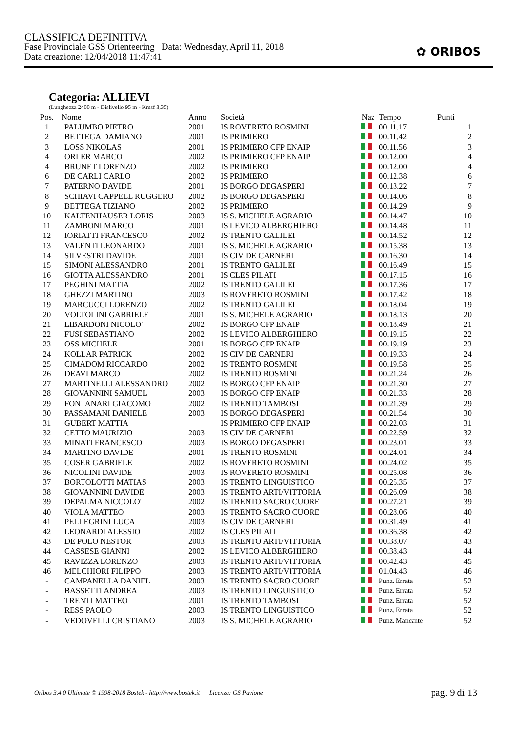CLASSIFICA DEFINITIVA
Fase Provinciale GSS Orienteering Data: Wednesday, April 11, 2018
Data creazione: 12/04/2018 11:47:41
✿ ORIBOS
Categoria: ALLIEVI
(Lunghezza 2400 m - Dislivello 95 m - Kmsf 3,35)
| Pos. | Nome | Anno | Società | Naz | Tempo | Punti |
| --- | --- | --- | --- | --- | --- | --- |
| 1 | PALUMBO PIETRO | 2001 | IS ROVERETO ROSMINI | | 00.11.17 | 1 |
| 2 | BETTEGA DAMIANO | 2001 | IS PRIMIERO | | 00.11.42 | 2 |
| 3 | LOSS NIKOLAS | 2001 | IS PRIMIERO CFP ENAIP | | 00.11.56 | 3 |
| 4 | ORLER MARCO | 2002 | IS PRIMIERO CFP ENAIP | | 00.12.00 | 4 |
| 4 | BRUNET LORENZO | 2002 | IS PRIMIERO | | 00.12.00 | 4 |
| 6 | DE CARLI CARLO | 2002 | IS PRIMIERO | | 00.12.38 | 6 |
| 7 | PATERNO DAVIDE | 2001 | IS BORGO DEGASPERI | | 00.13.22 | 7 |
| 8 | SCHIAVI CAPPELL RUGGERO | 2002 | IS BORGO DEGASPERI | | 00.14.06 | 8 |
| 9 | BETTEGA TIZIANO | 2002 | IS PRIMIERO | | 00.14.29 | 9 |
| 10 | KALTENHAUSER LORIS | 2003 | IS S. MICHELE AGRARIO | | 00.14.47 | 10 |
| 11 | ZAMBONI MARCO | 2001 | IS LEVICO ALBERGHIERO | | 00.14.48 | 11 |
| 12 | IORIATTI FRANCESCO | 2002 | IS TRENTO GALILEI | | 00.14.52 | 12 |
| 13 | VALENTI LEONARDO | 2001 | IS S. MICHELE AGRARIO | | 00.15.38 | 13 |
| 14 | SILVESTRI DAVIDE | 2001 | IS CIV DE CARNERI | | 00.16.30 | 14 |
| 15 | SIMONI ALESSANDRO | 2001 | IS TRENTO GALILEI | | 00.16.49 | 15 |
| 16 | GIOTTA ALESSANDRO | 2001 | IS CLES PILATI | | 00.17.15 | 16 |
| 17 | PEGHINI MATTIA | 2002 | IS TRENTO GALILEI | | 00.17.36 | 17 |
| 18 | GHEZZI MARTINO | 2003 | IS ROVERETO ROSMINI | | 00.17.42 | 18 |
| 19 | MARCUCCI LORENZO | 2002 | IS TRENTO GALILEI | | 00.18.04 | 19 |
| 20 | VOLTOLINI GABRIELE | 2001 | IS S. MICHELE AGRARIO | | 00.18.13 | 20 |
| 21 | LIBARDONI NICOLO' | 2002 | IS BORGO CFP ENAIP | | 00.18.49 | 21 |
| 22 | FUSI SEBASTIANO | 2002 | IS LEVICO ALBERGHIERO | | 00.19.15 | 22 |
| 23 | OSS MICHELE | 2001 | IS BORGO CFP ENAIP | | 00.19.19 | 23 |
| 24 | KOLLAR PATRICK | 2002 | IS CIV DE CARNERI | | 00.19.33 | 24 |
| 25 | CIMADOM RICCARDO | 2002 | IS TRENTO ROSMINI | | 00.19.58 | 25 |
| 26 | DEAVI MARCO | 2002 | IS TRENTO ROSMINI | | 00.21.24 | 26 |
| 27 | MARTINELLI ALESSANDRO | 2002 | IS BORGO CFP ENAIP | | 00.21.30 | 27 |
| 28 | GIOVANNINI SAMUEL | 2003 | IS BORGO CFP ENAIP | | 00.21.33 | 28 |
| 29 | FONTANARI GIACOMO | 2002 | IS TRENTO TAMBOSI | | 00.21.39 | 29 |
| 30 | PASSAMANI DANIELE | 2003 | IS BORGO DEGASPERI | | 00.21.54 | 30 |
| 31 | GUBERT MATTIA | | IS PRIMIERO CFP ENAIP | | 00.22.03 | 31 |
| 32 | CETTO MAURIZIO | 2003 | IS CIV DE CARNERI | | 00.22.59 | 32 |
| 33 | MINATI FRANCESCO | 2003 | IS BORGO DEGASPERI | | 00.23.01 | 33 |
| 34 | MARTINO DAVIDE | 2001 | IS TRENTO ROSMINI | | 00.24.01 | 34 |
| 35 | COSER GABRIELE | 2002 | IS ROVERETO ROSMINI | | 00.24.02 | 35 |
| 36 | NICOLINI DAVIDE | 2003 | IS ROVERETO ROSMINI | | 00.25.08 | 36 |
| 37 | BORTOLOTTI MATIAS | 2003 | IS TRENTO LINGUISTICO | | 00.25.35 | 37 |
| 38 | GIOVANNINI DAVIDE | 2003 | IS TRENTO ARTI/VITTORIA | | 00.26.09 | 38 |
| 39 | DEPALMA NICCOLO' | 2002 | IS TRENTO SACRO CUORE | | 00.27.21 | 39 |
| 40 | VIOLA MATTEO | 2003 | IS TRENTO SACRO CUORE | | 00.28.06 | 40 |
| 41 | PELLEGRINI LUCA | 2003 | IS CIV DE CARNERI | | 00.31.49 | 41 |
| 42 | LEONARDI ALESSIO | 2002 | IS CLES PILATI | | 00.36.38 | 42 |
| 43 | DE POLO NESTOR | 2003 | IS TRENTO ARTI/VITTORIA | | 00.38.07 | 43 |
| 44 | CASSESE GIANNI | 2002 | IS LEVICO ALBERGHIERO | | 00.38.43 | 44 |
| 45 | RAVIZZA LORENZO | 2003 | IS TRENTO ARTI/VITTORIA | | 00.42.43 | 45 |
| 46 | MELCHIORI FILIPPO | 2003 | IS TRENTO ARTI/VITTORIA | | 01.04.43 | 46 |
| - | CAMPANELLA DANIEL | 2003 | IS TRENTO SACRO CUORE | | Punz. Errata | 52 |
| - | BASSETTI ANDREA | 2003 | IS TRENTO LINGUISTICO | | Punz. Errata | 52 |
| - | TRENTI MATTEO | 2001 | IS TRENTO TAMBOSI | | Punz. Errata | 52 |
| - | RESS PAOLO | 2003 | IS TRENTO LINGUISTICO | | Punz. Errata | 52 |
| - | VEDOVELLI CRISTIANO | 2003 | IS S. MICHELE AGRARIO | | Punz. Mancante | 52 |
Oribos 3.4.0 Ultimate © 1998-2018 Bostek - http://www.bostek.it Licenza: GS Pavione
pag. 9 di 13